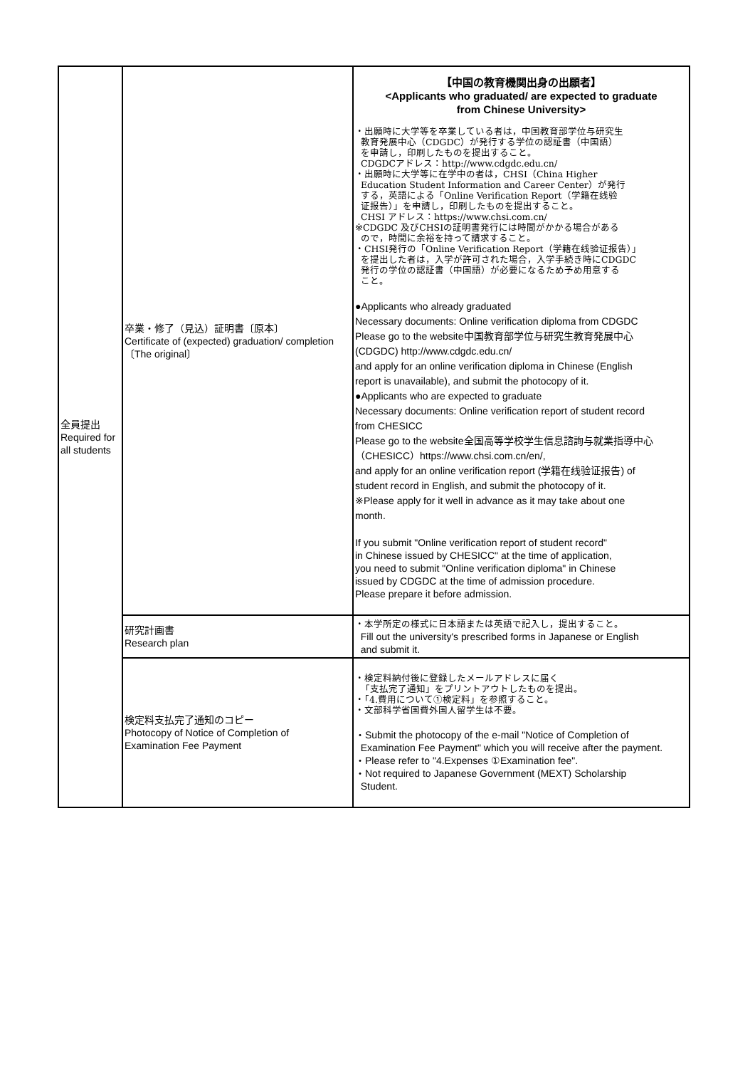| 全員提出 Required for all students | 卒業・修了（見込）証明書〔原本〕 Certificate of (expected) graduation/ completion 〔The original〕 | 【中国の教育機関出身の出願者】 <Applicants who graduated/ are expected to graduate from Chinese University> ・出願時に大学等を卒業している者は，中国教育部学位与研究生 教育発展中心（CDGDC）が発行する学位の認証書（中国語） を申請し，印刷したものを提出すること。 CDGDCアドレス：http://www.cdgdc.edu.cn/ ・出願時に大学等に在学中の者は，CHSI（China Higher Education Student Information and Career Center）が発行 する，英語による「Online Verification Report（学籍在线验 证报告）」を申請し，印刷したものを提出すること。 CHSI アドレス：https://www.chsi.com.cn/ ※CDGDC 及びCHSIの証明書発行には時間がかかる場合がある ので，時間に余裕を持って請求すること。 ・CHSI発行の「Online Verification Report（学籍在线验证报告）」 を提出した者は，入学が許可された場合，入学手続き時にCDGDC 発行の学位の認証書（中国語）が必要になるため予め用意する こと。 ●Applicants who already graduated Necessary documents: Online verification diploma from CDGDC Please go to the website中国教育部学位与研究生教育発展中心 (CDGDC) http://www.cdgdc.edu.cn/ and apply for an online verification diploma in Chinese (English report is unavailable), and submit the photocopy of it. ●Applicants who are expected to graduate Necessary documents: Online verification report of student record from CHESICC Please go to the website全国高等学校学生信息諮詢与就業指導中心 （CHESICC）https://www.chsi.com.cn/en/, and apply for an online verification report (学籍在线验证报告) of student record in English, and submit the photocopy of it. ※Please apply for it well in advance as it may take about one month. If you submit "Online verification report of student record" in Chinese issued by CHESICC" at the time of application, you need to submit "Online verification diploma" in Chinese issued by CDGDC at the time of admission procedure. Please prepare it before admission. |
| | 研究計画書 Research plan | ・本学所定の様式に日本語または英語で記入し，提出すること。 Fill out the university's prescribed forms in Japanese or English and submit it. |
| | 検定料支払完了通知のコピー Photocopy of Notice of Completion of Examination Fee Payment | ・検定料納付後に登録したメールアドレスに届く 「支払完了通知」をプリントアウトしたものを提出。 ・「4.費用について①検定料」を参照すること。 ・文部科学省国費外国人留学生は不要。 ・Submit the photocopy of the e-mail "Notice of Completion of Examination Fee Payment" which you will receive after the payment. ・Please refer to "4.Expenses ①Examination fee". ・Not required to Japanese Government (MEXT) Scholarship Student. |